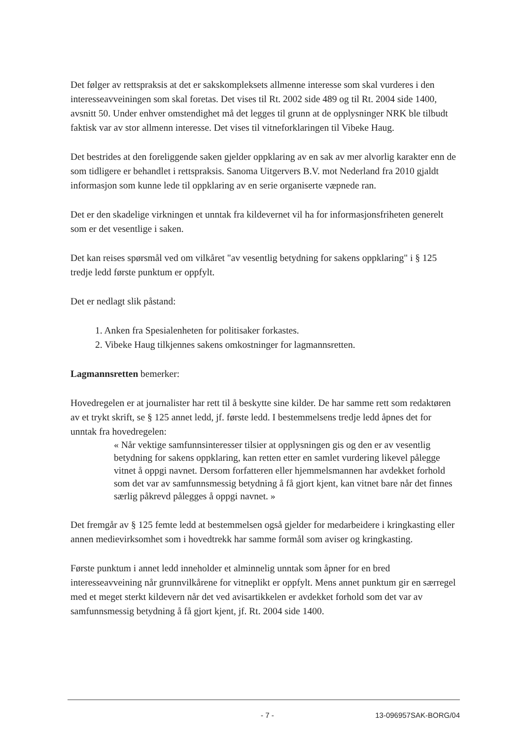Det følger av rettspraksis at det er sakskompleksets allmenne interesse som skal vurderes i den interesseavveiningen som skal foretas. Det vises til Rt. 2002 side 489 og til Rt. 2004 side 1400, avsnitt 50. Under enhver omstendighet må det legges til grunn at de opplysninger NRK ble tilbudt faktisk var av stor allmenn interesse. Det vises til vitneforklaringen til Vibeke Haug.
Det bestrides at den foreliggende saken gjelder oppklaring av en sak av mer alvorlig karakter enn de som tidligere er behandlet i rettspraksis. Sanoma Uitgervers B.V. mot Nederland fra 2010 gjaldt informasjon som kunne lede til oppklaring av en serie organiserte væpnede ran.
Det er den skadelige virkningen et unntak fra kildevernet vil ha for informasjonsfriheten generelt som er det vesentlige i saken.
Det kan reises spørsmål ved om vilkåret "av vesentlig betydning for sakens oppklaring" i § 125 tredje ledd første punktum er oppfylt.
Det er nedlagt slik påstand:
1. Anken fra Spesialenheten for politisaker forkastes.
2. Vibeke Haug tilkjennes sakens omkostninger for lagmannsretten.
Lagmannsretten bemerker:
Hovedregelen er at journalister har rett til å beskytte sine kilder. De har samme rett som redaktøren av et trykt skrift, se § 125 annet ledd, jf. første ledd. I bestemmelsens tredje ledd åpnes det for unntak fra hovedregelen:
« Når vektige samfunnsinteresser tilsier at opplysningen gis og den er av vesentlig betydning for sakens oppklaring, kan retten etter en samlet vurdering likevel pålegge vitnet å oppgi navnet. Dersom forfatteren eller hjemmelsmannen har avdekket forhold som det var av samfunnsmessig betydning å få gjort kjent, kan vitnet bare når det finnes særlig påkrevd pålegges å oppgi navnet. »
Det fremgår av § 125 femte ledd at bestemmelsen også gjelder for medarbeidere i kringkasting eller annen medievirksomhet som i hovedtrekk har samme formål som aviser og kringkasting.
Første punktum i annet ledd inneholder et alminnelig unntak som åpner for en bred interesseavveining når grunnvilkårene for vitneplikt er oppfylt. Mens annet punktum gir en særregel med et meget sterkt kildevern når det ved avisartikkelen er avdekket forhold som det var av samfunnsmessig betydning å få gjort kjent, jf. Rt. 2004 side 1400.
- 7 - 13-096957SAK-BORG/04